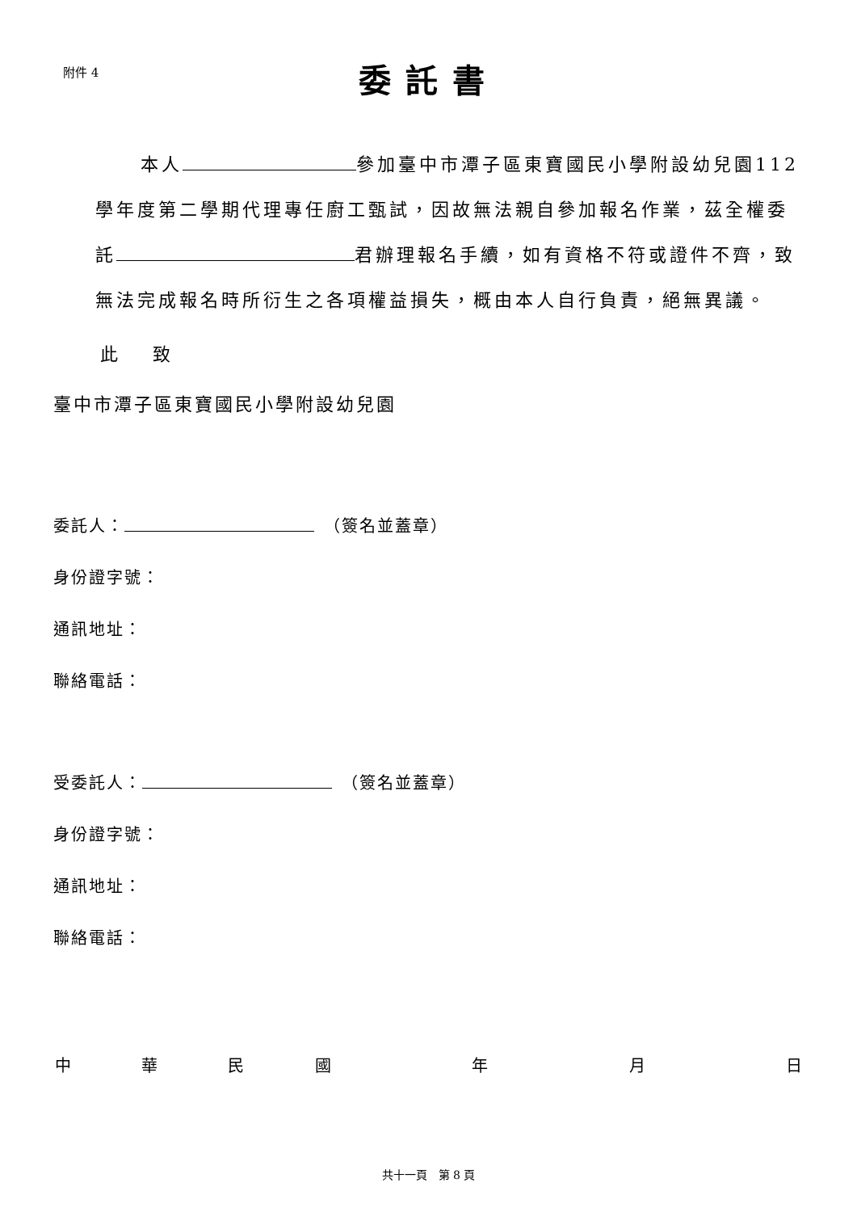附件 4
委託書
本人 參加臺中市潭子區東寶國民小學附設幼兒園112學年度第二學期代理專任廚工甄試，因故無法親自參加報名作業，茲全權委託 君辦理報名手續，如有資格不符或證件不齊，致無法完成報名時所衍生之各項權益損失，概由本人自行負責，絕無異議。
此 致
臺中市潭子區東寶國民小學附設幼兒園
委託人：　（簽名並蓋章）
身份證字號：
通訊地址：
聯絡電話：
受委託人：　（簽名並蓋章）
身份證字號：
通訊地址：
聯絡電話：
中華民國 年 月 日
共十一頁　第 8 頁